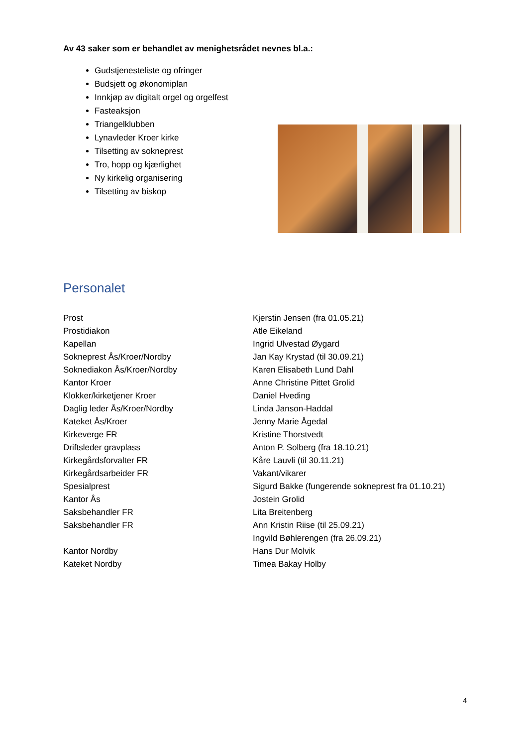Av 43 saker som er behandlet av menighetsrådet nevnes bl.a.:
Gudstjenesteliste og ofringer
Budsjett og økonomiplan
Innkjøp av digitalt orgel og orgelfest
Fasteaksjon
Triangelklubben
Lynavleder Kroer kirke
Tilsetting av sokneprest
Tro, hopp og kjærlighet
Ny kirkelig organisering
Tilsetting av biskop
Personalet
| Prost | Kjerstin Jensen (fra 01.05.21) |
| Prostidiakon | Atle Eikeland |
| Kapellan | Ingrid Ulvestad Øygard |
| Sokneprest Ås/Kroer/Nordby | Jan Kay Krystad (til 30.09.21) |
| Soknediakon Ås/Kroer/Nordby | Karen Elisabeth Lund Dahl |
| Kantor Kroer | Anne Christine Pittet Grolid |
| Klokker/kirketjener Kroer | Daniel Hveding |
| Daglig leder Ås/Kroer/Nordby | Linda Janson-Haddal |
| Kateket Ås/Kroer | Jenny Marie Ågedal |
| Kirkeverge FR | Kristine Thorstvedt |
| Driftsleder gravplass | Anton P. Solberg (fra 18.10.21) |
| Kirkegårdsforvalter FR | Kåre Lauvli (til 30.11.21) |
| Kirkegårdsarbeider FR | Vakant/vikarer |
| Spesialprest | Sigurd Bakke (fungerende sokneprest fra 01.10.21) |
| Kantor Ås | Jostein Grolid |
| Saksbehandler FR | Lita Breitenberg |
| Saksbehandler FR | Ann Kristin Riise (til 25.09.21) |
| | Ingvild Bøhlerengen (fra 26.09.21) |
| Kantor Nordby | Hans Dur Molvik |
| Kateket Nordby | Timea Bakay Holby |
4